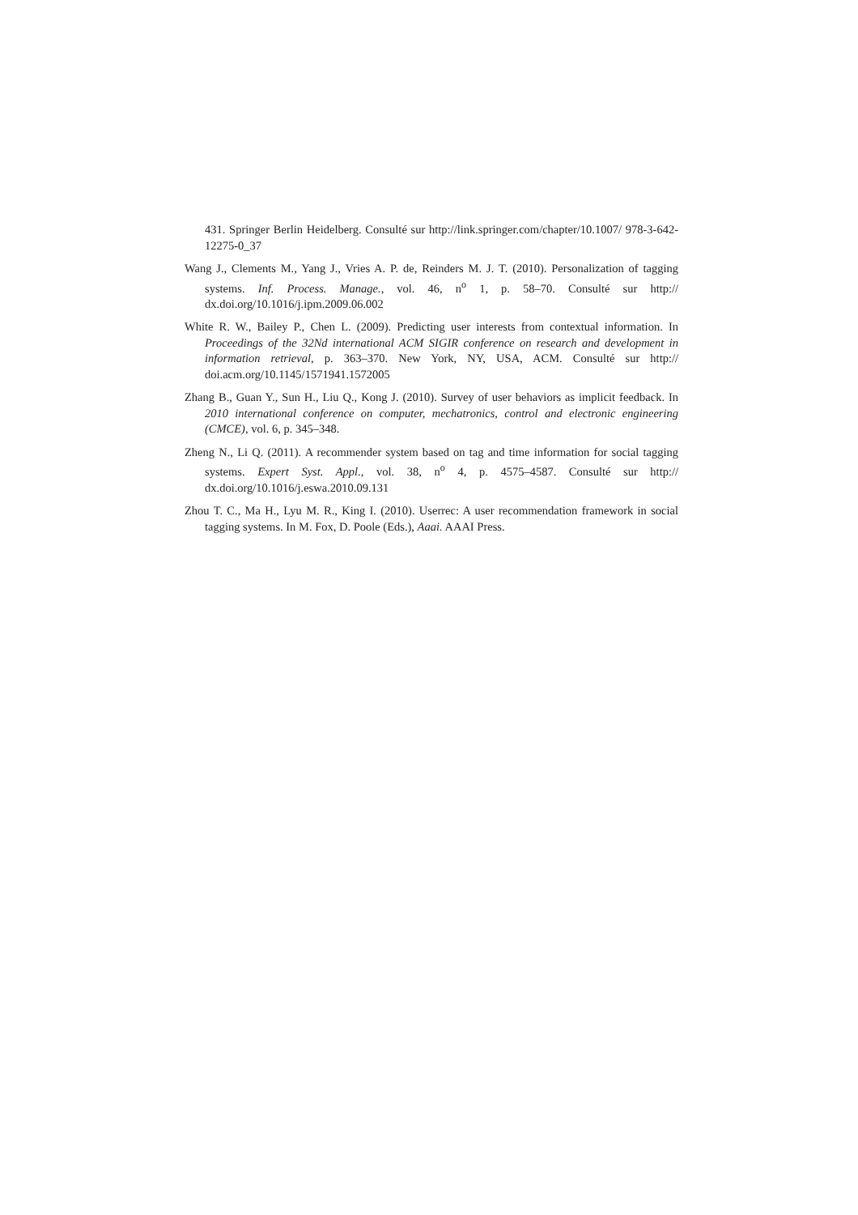431. Springer Berlin Heidelberg. Consulté sur http://link.springer.com/chapter/10.1007/ 978-3-642-12275-0_37
Wang J., Clements M., Yang J., Vries A. P. de, Reinders M. J. T. (2010). Personalization of tagging systems. Inf. Process. Manage., vol. 46, n<sup>o</sup> 1, p. 58–70. Consulté sur http:// dx.doi.org/10.1016/j.ipm.2009.06.002
White R. W., Bailey P., Chen L. (2009). Predicting user interests from contextual information. In Proceedings of the 32Nd international ACM SIGIR conference on research and development in information retrieval, p. 363–370. New York, NY, USA, ACM. Consulté sur http:// doi.acm.org/10.1145/1571941.1572005
Zhang B., Guan Y., Sun H., Liu Q., Kong J. (2010). Survey of user behaviors as implicit feedback. In 2010 international conference on computer, mechatronics, control and electronic engineering (CMCE), vol. 6, p. 345–348.
Zheng N., Li Q. (2011). A recommender system based on tag and time information for social tagging systems. Expert Syst. Appl., vol. 38, n<sup>o</sup> 4, p. 4575–4587. Consulté sur http:// dx.doi.org/10.1016/j.eswa.2010.09.131
Zhou T. C., Ma H., Lyu M. R., King I. (2010). Userrec: A user recommendation framework in social tagging systems. In M. Fox, D. Poole (Eds.), Aaai. AAAI Press.